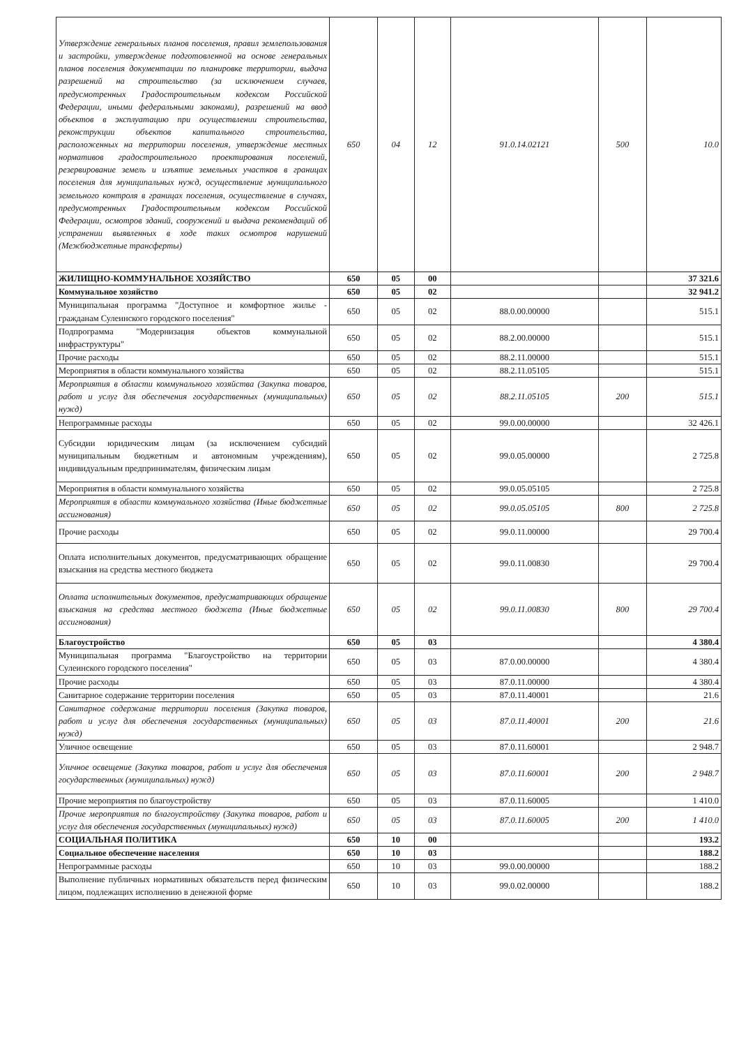| Утверждение генеральных планов поселения, правил землепользования и застройки, утверждение подготовленной на основе генеральных планов поселения документации по планировке территории, выдача разрешений на строительство (за исключением случаев, предусмотренных Градостроительным кодексом Российской Федерации, иными федеральными законами), разрешений на ввод объектов в эксплуатацию при осуществлении строительства, реконструкции объектов капитального строительства, расположенных на территории поселения, утверждение местных нормативов градостроительного проектирования поселений, резервирование земель и изъятие земельных участков в границах поселения для муниципальных нужд, осуществление муниципального земельного контроля в границах поселения, осуществление в случаях, предусмотренных Градостроительным кодексом Российской Федерации, осмотров зданий, сооружений и выдача рекомендаций об устранении выявленных в ходе таких осмотров нарушений (Межбюджетные трансферты) | 650 | 04 | 12 | 91.0.14.02121 | 500 | 10.0 |
| ЖИЛИЩНО-КОММУНАЛЬНОЕ ХОЗЯЙСТВО | 650 | 05 | 00 | | | 37 321.6 |
| Коммунальное хозяйство | 650 | 05 | 02 | | | 32 941.2 |
| Муниципальная программа "Доступное и комфортное жилье - гражданам Сулеинского городского поселения" | 650 | 05 | 02 | 88.0.00.00000 | | 515.1 |
| Подпрограмма "Модернизация объектов коммунальной инфраструктуры" | 650 | 05 | 02 | 88.2.00.00000 | | 515.1 |
| Прочие расходы | 650 | 05 | 02 | 88.2.11.00000 | | 515.1 |
| Мероприятия в области коммунального хозяйства | 650 | 05 | 02 | 88.2.11.05105 | | 515.1 |
| Мероприятия в области коммунального хозяйства (Закупка товаров, работ и услуг для обеспечения государственных (муниципальных) нужд) | 650 | 05 | 02 | 88.2.11.05105 | 200 | 515.1 |
| Непрограммные расходы | 650 | 05 | 02 | 99.0.00.00000 | | 32 426.1 |
| Субсидии юридическим лицам (за исключением субсидий муниципальным бюджетным и автономным учреждениям), индивидуальным предпринимателям, физическим лицам | 650 | 05 | 02 | 99.0.05.00000 | | 2 725.8 |
| Мероприятия в области коммунального хозяйства | 650 | 05 | 02 | 99.0.05.05105 | | 2 725.8 |
| Мероприятия в области коммунального хозяйства (Иные бюджетные ассигнования) | 650 | 05 | 02 | 99.0.05.05105 | 800 | 2 725.8 |
| Прочие расходы | 650 | 05 | 02 | 99.0.11.00000 | | 29 700.4 |
| Оплата исполнительных документов, предусматривающих обращение взыскания на средства местного бюджета | 650 | 05 | 02 | 99.0.11.00830 | | 29 700.4 |
| Оплата исполнительных документов, предусматривающих обращение взыскания на средства местного бюджета (Иные бюджетные ассигнования) | 650 | 05 | 02 | 99.0.11.00830 | 800 | 29 700.4 |
| Благоустройство | 650 | 05 | 03 | | | 4 380.4 |
| Муниципальная программа "Благоустройство на территории Сулеинского городского поселения" | 650 | 05 | 03 | 87.0.00.00000 | | 4 380.4 |
| Прочие расходы | 650 | 05 | 03 | 87.0.11.00000 | | 4 380.4 |
| Санитарное содержание территории поселения | 650 | 05 | 03 | 87.0.11.40001 | | 21.6 |
| Санитарное содержание территории поселения (Закупка товаров, работ и услуг для обеспечения государственных (муниципальных) нужд) | 650 | 05 | 03 | 87.0.11.40001 | 200 | 21.6 |
| Уличное освещение | 650 | 05 | 03 | 87.0.11.60001 | | 2 948.7 |
| Уличное освещение (Закупка товаров, работ и услуг для обеспечения государственных (муниципальных) нужд) | 650 | 05 | 03 | 87.0.11.60001 | 200 | 2 948.7 |
| Прочие мероприятия по благоустройству | 650 | 05 | 03 | 87.0.11.60005 | | 1 410.0 |
| Прочие мероприятия по благоустройству (Закупка товаров, работ и услуг для обеспечения государственных (муниципальных) нужд) | 650 | 05 | 03 | 87.0.11.60005 | 200 | 1 410.0 |
| СОЦИАЛЬНАЯ ПОЛИТИКА | 650 | 10 | 00 | | | 193.2 |
| Социальное обеспечение населения | 650 | 10 | 03 | | | 188.2 |
| Непрограммные расходы | 650 | 10 | 03 | 99.0.00.00000 | | 188.2 |
| Выполнение публичных нормативных обязательств перед физическим лицом, подлежащих исполнению в денежной форме | 650 | 10 | 03 | 99.0.02.00000 | | 188.2 |